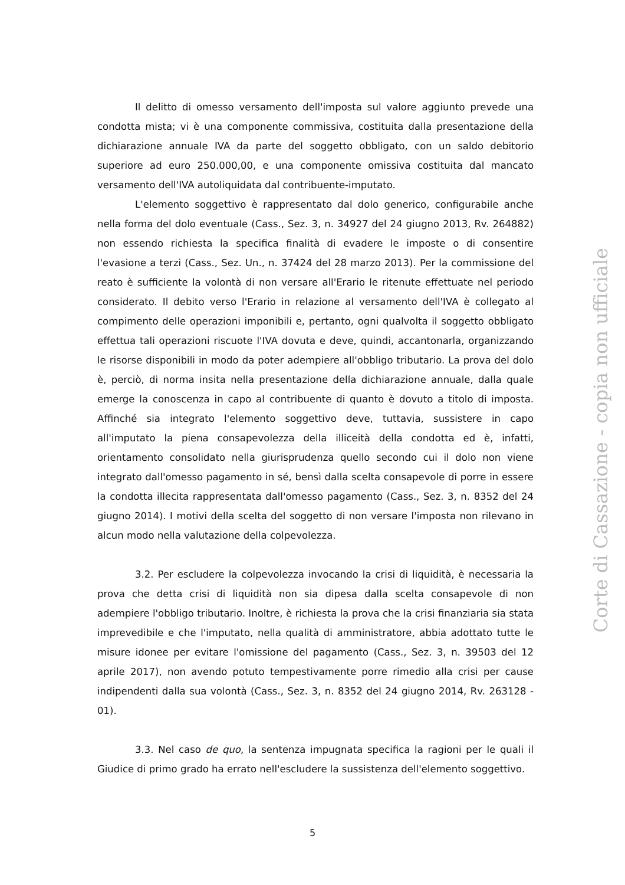Il delitto di omesso versamento dell'imposta sul valore aggiunto prevede una condotta mista; vi è una componente commissiva, costituita dalla presentazione della dichiarazione annuale IVA da parte del soggetto obbligato, con un saldo debitorio superiore ad euro 250.000,00, e una componente omissiva costituita dal mancato versamento dell'IVA autoliquidata dal contribuente-imputato.
L'elemento soggettivo è rappresentato dal dolo generico, configurabile anche nella forma del dolo eventuale (Cass., Sez. 3, n. 34927 del 24 giugno 2013, Rv. 264882) non essendo richiesta la specifica finalità di evadere le imposte o di consentire l'evasione a terzi (Cass., Sez. Un., n. 37424 del 28 marzo 2013). Per la commissione del reato è sufficiente la volontà di non versare all'Erario le ritenute effettuate nel periodo considerato. Il debito verso l'Erario in relazione al versamento dell'IVA è collegato al compimento delle operazioni imponibili e, pertanto, ogni qualvolta il soggetto obbligato effettua tali operazioni riscuote l'IVA dovuta e deve, quindi, accantonarla, organizzando le risorse disponibili in modo da poter adempiere all'obbligo tributario. La prova del dolo è, perciò, di norma insita nella presentazione della dichiarazione annuale, dalla quale emerge la conoscenza in capo al contribuente di quanto è dovuto a titolo di imposta. Affinché sia integrato l'elemento soggettivo deve, tuttavia, sussistere in capo all'imputato la piena consapevolezza della illiceità della condotta ed è, infatti, orientamento consolidato nella giurisprudenza quello secondo cui il dolo non viene integrato dall'omesso pagamento in sé, bensì dalla scelta consapevole di porre in essere la condotta illecita rappresentata dall'omesso pagamento (Cass., Sez. 3, n. 8352 del 24 giugno 2014). I motivi della scelta del soggetto di non versare l'imposta non rilevano in alcun modo nella valutazione della colpevolezza.
3.2. Per escludere la colpevolezza invocando la crisi di liquidità, è necessaria la prova che detta crisi di liquidità non sia dipesa dalla scelta consapevole di non adempiere l'obbligo tributario. Inoltre, è richiesta la prova che la crisi finanziaria sia stata imprevedibile e che l'imputato, nella qualità di amministratore, abbia adottato tutte le misure idonee per evitare l'omissione del pagamento (Cass., Sez. 3, n. 39503 del 12 aprile 2017), non avendo potuto tempestivamente porre rimedio alla crisi per cause indipendenti dalla sua volontà (Cass., Sez. 3, n. 8352 del 24 giugno 2014, Rv. 263128 - 01).
3.3. Nel caso de quo, la sentenza impugnata specifica la ragioni per le quali il Giudice di primo grado ha errato nell'escludere la sussistenza dell'elemento soggettivo.
Corte di Cassazione - copia non ufficiale
5